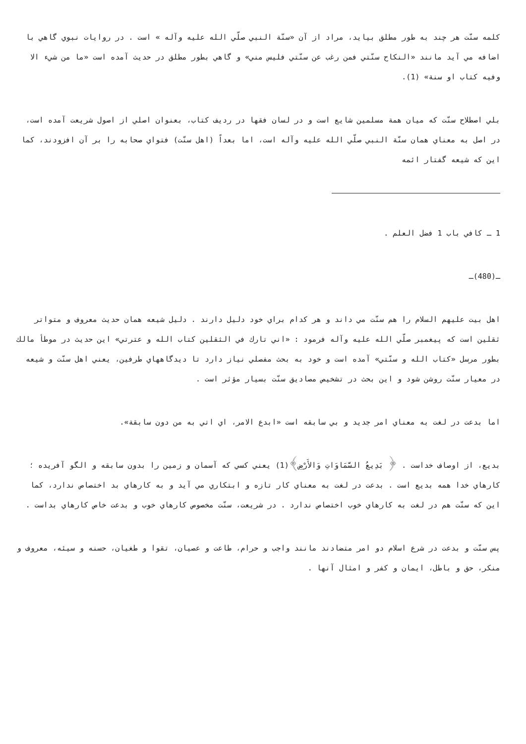كلمه سنّت هر چند به طور مطلق بيايد، مراد از آن «سنّة النبي صلّي الله عليه وآله » است . در روايات نبوي گاهي با اضافه مي آيد مانند «النكاح سنّتي فمن رغب عن سنّتي فليس مني» و گاهي بطور مطلق در حديث آمده است «ما من شيء الا وفيه كتاب او سنة» (1).
بلي اصطلاح سنّت كه ميان همة مسلمين شايع است و در لسان فقها در رديف كتاب، بعنوان اصلي از اصول شريعت آمده است، در اصل به معناي همان سنّة النبي صلّي الله عليه وآله است، اما بعداً (اهل سنّت) فتواي صحابه را بر آن افزودند، كما اين كه شيعه گفتار ائمه
1 ـ كافي باب 1 فضل العلم .
ـ(480)ـ
اهل بيت عليهم السلام را هم سنّت مي داند و هر كدام براي خود دليل دارند . دليل شيعه همان حديث معروف و متواتر ثقلين است كه پيغمبر صلّي الله عليه وآله فرمود : «اني تارك في الثقلين كتاب الله و عترتي» اين حديث در موطأ مالك بطور مرسل «كتاب الله و سنّتي» آمده است و خود به بحث مفصلي نياز دارد تا ديدگاههاي طرفين، يعني اهل سنّت و شيعه در معيار سنّت روشن شود و اين بحث در تشخيص مصاديق سنّت بسيار مؤثر است .
اما بدعت در لغت به معناي امر جديد و بي سابقه است «ابدع الامر، اي اتي به من دون سابقة».
بديع، از اوصاف خداست . ﴿ بَدِيعُ السَّمَاوَاتِ وَالأَرْضِ﴾(1) يعني كسي كه آسمان و زمين را بدون سابقه و الگو آفريده ؛ كارهاي خدا همه بديع است . بدعت در لغت به معناي كار تازه و ابتكاري مي آيد و به كارهاي بد اختصاص ندارد، كما اين كه سنّت هم در لغت به كارهاي خوب اختصاص ندارد . در شريعت، سنّت مخصوص كارهاي خوب و بدعت خاص كارهاي بداست .
پس سنّت و بدعت در شرع اسلام دو امر متضادند مانند واجب و حرام، طاعت و عصيان، تقوا و طغيان، حسنه و سيئه، معروف و منكر، حق و باطل، ايمان و كفر و امثال آنها .